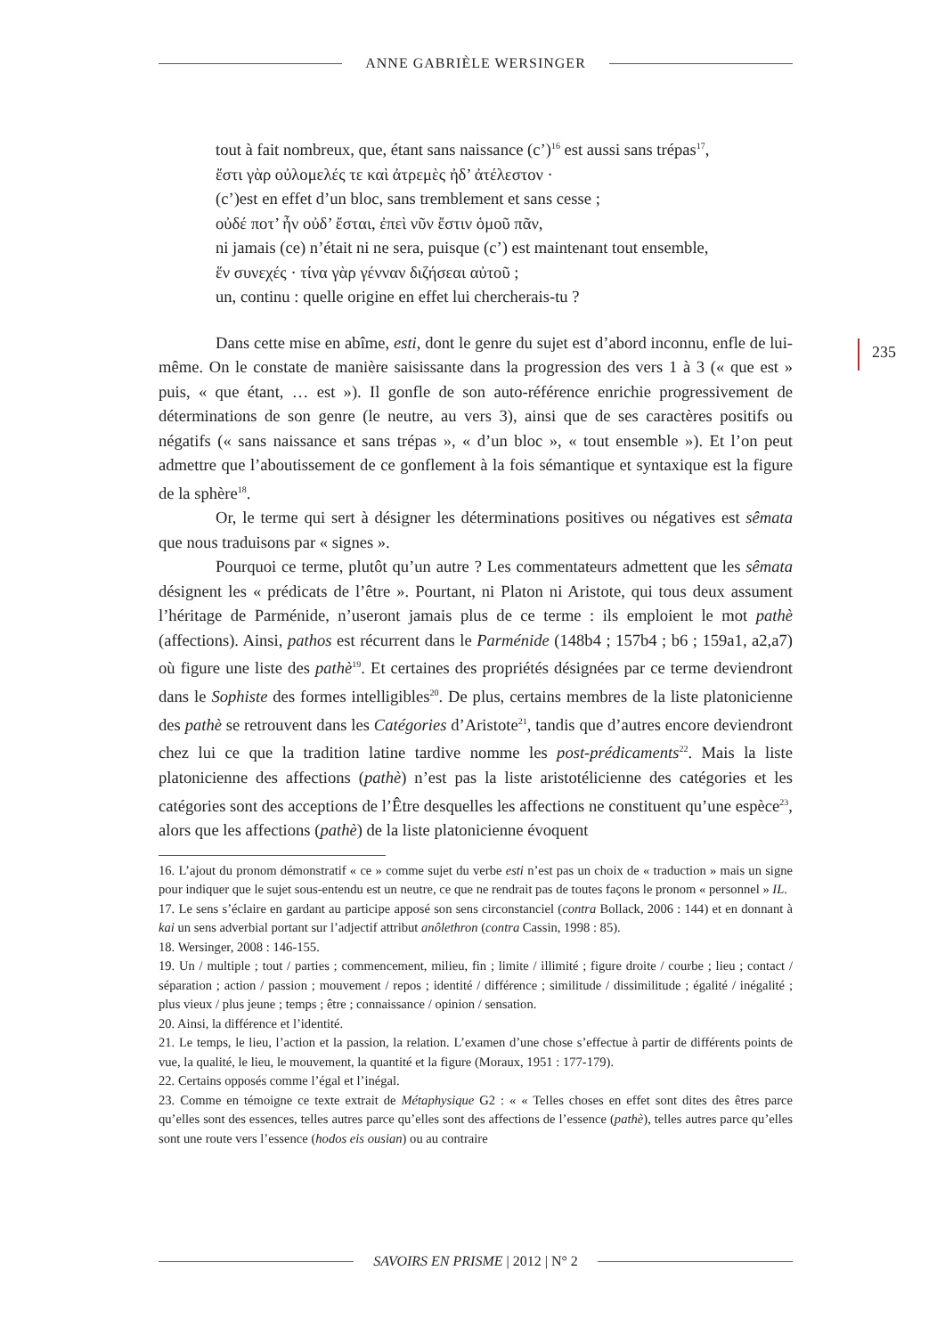ANNE GABRIÈLE WERSINGER
235
tout à fait nombreux, que, étant sans naissance (c’)<sup>16</sup> est aussi sans trépas<sup>17</sup>,
ἔστι γὰρ οὐλομελές τε καὶ ἀτρεμὲς ἠδ’ ἀτέλεστον ·
(c’)est en effet d’un bloc, sans tremblement et sans cesse ;
οὐδέ ποτ’ ἦν οὐδ’ ἔσται, ἐπεὶ νῦν ἔστιν ὁμοῦ πᾶν,
ni jamais (ce) n’était ni ne sera, puisque (c’) est maintenant tout ensemble,
ἕν συνεχές · τίνα γὰρ γένναν διζήσεαι αὐτοῦ ;
un, continu : quelle origine en effet lui chercherais-tu ?
Dans cette mise en abîme, esti, dont le genre du sujet est d’abord inconnu, enfle de lui-même. On le constate de manière saisissante dans la progression des vers 1 à 3 (« que est » puis, « que étant, … est »). Il gonfle de son auto-référence enrichie progressivement de déterminations de son genre (le neutre, au vers 3), ainsi que de ses caractères positifs ou négatifs (« sans naissance et sans trépas », « d’un bloc », « tout ensemble »). Et l’on peut admettre que l’aboutissement de ce gonflement à la fois sémantique et syntaxique est la figure de la sphère<sup>18</sup>.
Or, le terme qui sert à désigner les déterminations positives ou négatives est sêmata que nous traduisons par « signes ».
Pourquoi ce terme, plutôt qu’un autre ? Les commentateurs admettent que les sêmata désignent les « prédicats de l’être ». Pourtant, ni Platon ni Aristote, qui tous deux assument l’héritage de Parménide, n’useront jamais plus de ce terme : ils emploient le mot pathè (affections). Ainsi, pathos est récurrent dans le Parménide (148b4 ; 157b4 ; b6 ; 159a1, a2,a7) où figure une liste des pathè<sup>19</sup>. Et certaines des propriétés désignées par ce terme deviendront dans le Sophiste des formes intelligibles<sup>20</sup>. De plus, certains membres de la liste platonicienne des pathè se retrouvent dans les Catégories d’Aristote<sup>21</sup>, tandis que d’autres encore deviendront chez lui ce que la tradition latine tardive nomme les post-prédicaments<sup>22</sup>. Mais la liste platonicienne des affections (pathè) n’est pas la liste aristotélicienne des catégories et les catégories sont des acceptions de l’Être desquelles les affections ne constituent qu’une espèce<sup>23</sup>, alors que les affections (pathè) de la liste platonicienne évoquent
16. L’ajout du pronom démonstratif « ce » comme sujet du verbe esti n’est pas un choix de « traduction » mais un signe pour indiquer que le sujet sous-entendu est un neutre, ce que ne rendrait pas de toutes façons le pronom « personnel » IL.
17. Le sens s’éclaire en gardant au participe apposé son sens circonstanciel (contra Bollack, 2006 : 144) et en donnant à kai un sens adverbial portant sur l’adjectif attribut anôlethron (contra Cassin, 1998 : 85).
18. Wersinger, 2008 : 146-155.
19. Un / multiple ; tout / parties ; commencement, milieu, fin ; limite / illimité ; figure droite / courbe ; lieu ; contact / séparation ; action / passion ; mouvement / repos ; identité / différence ; similitude / dissimilitude ; égalité / inégalité ; plus vieux / plus jeune ; temps ; être ; connaissance / opinion / sensation.
20. Ainsi, la différence et l’identité.
21. Le temps, le lieu, l’action et la passion, la relation. L’examen d’une chose s’effectue à partir de différents points de vue, la qualité, le lieu, le mouvement, la quantité et la figure (Moraux, 1951 : 177-179).
22. Certains opposés comme l’égal et l’inégal.
23. Comme en témoigne ce texte extrait de Métaphysique G2 : « « Telles choses en effet sont dites des êtres parce qu’elles sont des essences, telles autres parce qu’elles sont des affections de l’essence (pathè), telles autres parce qu’elles sont une route vers l’essence (hodos eis ousian) ou au contraire
SAVOIRS EN PRISME | 2012 | N° 2